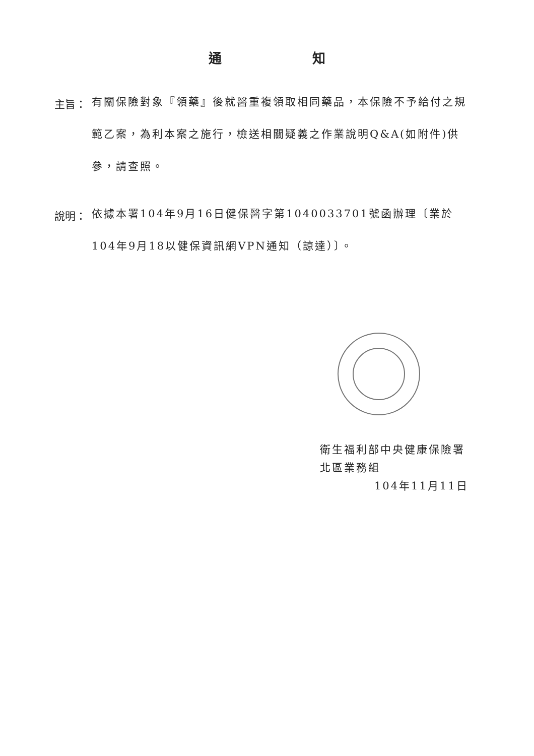通知
主旨：
有關保險對象『領藥』後就醫重複領取相同藥品，本保險不予給付之規範乙案，為利本案之施行，檢送相關疑義之作業說明Q&A(如附件)供參，請查照。
說明：
依據本署104年9月16日健保醫字第1040033701號函辦理〔業於104年9月18以健保資訊網VPN通知（諒達）〕。
衛生福利部中央健康保險署
北區業務組
104年11月11日